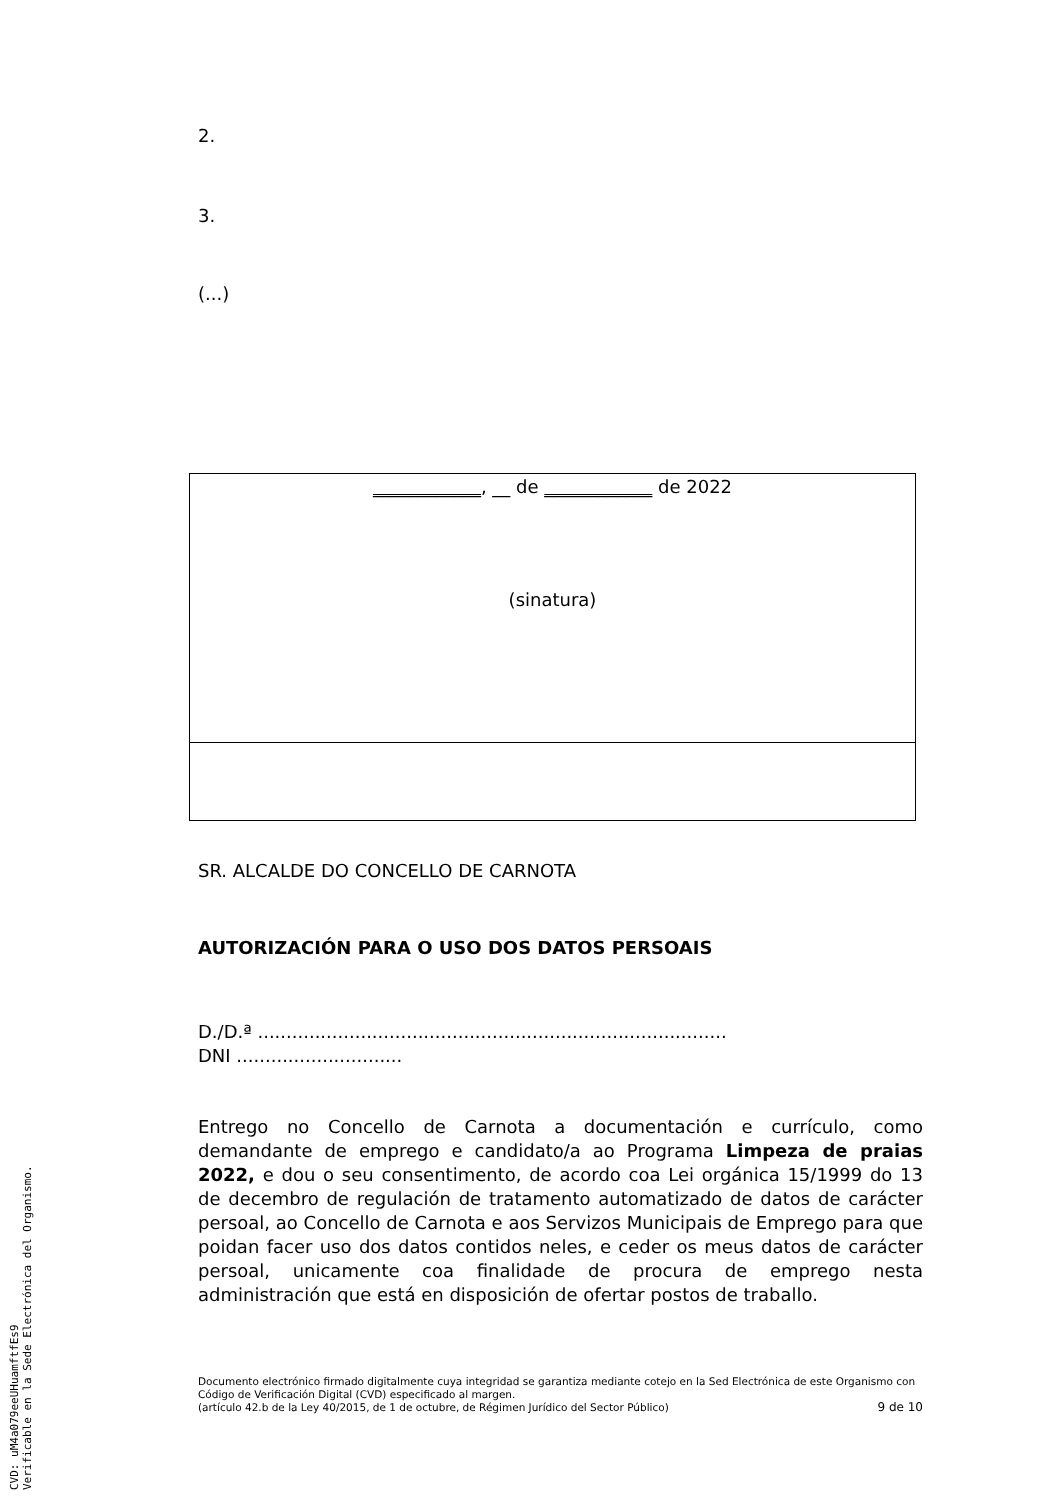2.
3.
(...)
____________, __ de ____________ de 2022
(sinatura)
SR. ALCALDE DO CONCELLO DE CARNOTA
AUTORIZACIÓN PARA O USO DOS DATOS PERSOAIS
D./D.ª ..................................................................................
DNI .............................
Entrego no Concello de Carnota a documentación e currículo, como demandante de emprego e candidato/a ao Programa Limpeza de praias 2022, e dou o seu consentimento, de acordo coa Lei orgánica 15/1999 do 13 de decembro de regulación de tratamento automatizado de datos de carácter persoal, ao Concello de Carnota e aos Servizos Municipais de Emprego para que poidan facer uso dos datos contidos neles, e ceder os meus datos de carácter persoal, unicamente coa finalidade de procura de emprego nesta administración que está en disposición de ofertar postos de traballo.
Documento electrónico firmado digitalmente cuya integridad se garantiza mediante cotejo en la Sed Electrónica de este Organismo con Código de Verificación Digital (CVD) especificado al margen.
(artículo 42.b de la Ley 40/2015, de 1 de octubre, de Régimen Jurídico del Sector Público) 9 de 10
CVD: uM4a079eeUHuamftfEs9
Verificable en la Sede Electrónica del Organismo.